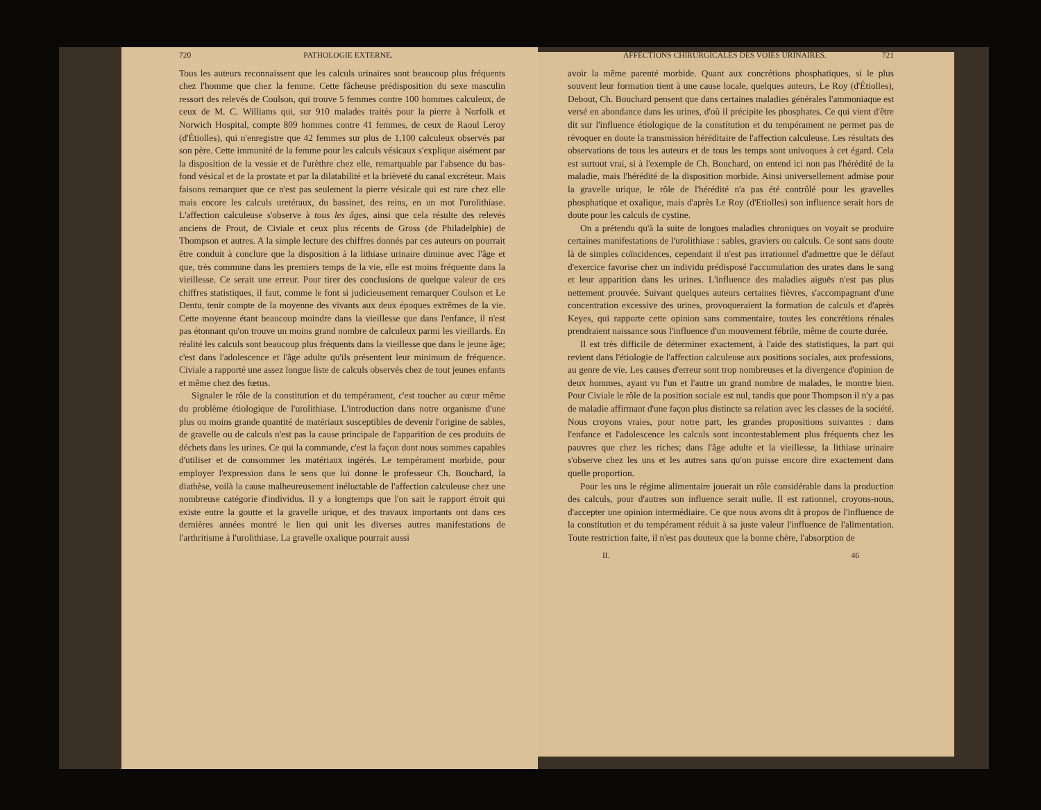720 PATHOLOGIE EXTERNE.
Tous les auteurs reconnaissent que les calculs urinaires sont beaucoup plus fréquents chez l'homme que chez la femme. Cette fâcheuse prédisposition du sexe masculin ressort des relevés de Coulson, qui trouve 5 femmes contre 100 hommes calculeux, de ceux de M. C. Williams qui, sur 910 malades traités pour la pierre à Norfolk et Norwich Hospital, compte 809 hommes contre 41 femmes, de ceux de Raoul Leroy (d'Étiolles), qui n'enregistre que 42 femmes sur plus de 1,100 calculeux observés par son père. Cette immunité de la femme pour les calculs vésicaux s'explique aisément par la disposition de la vessie et de l'urèthre chez elle, remarquable par l'absence du bas-fond vésical et de la prostate et par la dilatabilité et la brièveté du canal excréteur. Mais faisons remarquer que ce n'est pas seulement la pierre vésicale qui est rare chez elle mais encore les calculs uretéraux, du bassinet, des reins, en un mot l'urolithiase. L'affection calculeuse s'observe à tous les âges, ainsi que cela résulte des relevés anciens de Prout, de Civiale et ceux plus récents de Gross (de Philadelphie) de Thompson et autres. A la simple lecture des chiffres donnés par ces auteurs on pourrait être conduit à conclure que la disposition à la lithiase urinaire diminue avec l'âge et que, très commune dans les premiers temps de la vie, elle est moins fréquente dans la vieillesse. Ce serait une erreur. Pour tirer des conclusions de quelque valeur de ces chiffres statistiques, il faut, comme le font si judicieusement remarquer Coulson et Le Dentu, tenir compte de la moyenne des vivants aux deux époques extrêmes de la vie. Cette moyenne étant beaucoup moindre dans la vieillesse que dans l'enfance, il n'est pas étonnant qu'on trouve un moins grand nombre de calculeux parmi les vieillards. En réalité les calculs sont beaucoup plus fréquents dans la vieillesse que dans le jeune âge; c'est dans l'adolescence et l'âge adulte qu'ils présentent leur minimum de fréquence. Civiale a rapporté une assez longue liste de calculs observés chez de tout jeunes enfants et même chez des fœtus.
Signaler le rôle de la constitution et du tempérament, c'est toucher au cœur même du problème étiologique de l'urolithiase. L'introduction dans notre organisme d'une plus ou moins grande quantité de matériaux susceptibles de devenir l'origine de sables, de gravelle ou de calculs n'est pas la cause principale de l'apparition de ces produits de déchets dans les urines. Ce qui la commande, c'est la façon dont nous sommes capables d'utiliser et de consommer les matériaux ingérés. Le tempérament morbide, pour employer l'expression dans le sens que lui donne le professeur Ch. Bouchard, la diathèse, voilà la cause malheureusement inéluctable de l'affection calculeuse chez une nombreuse catégorie d'individus. Il y a longtemps que l'on sait le rapport étroit qui existe entre la goutte et la gravelle urique, et des travaux importants ont dans ces dernières années montré le lien qui unit les diverses autres manifestations de l'arthritisme à l'urolithiase. La gravelle oxalique pourrait aussi
AFFECTIONS CHIRURGICALES DES VOIES URINAIRES. 721
avoir la même parenté morbide. Quant aux concrétions phosphatiques, si le plus souvent leur formation tient à une cause locale, quelques auteurs, Le Roy (d'Étiolles), Debout, Ch. Bouchard pensent que dans certaines maladies générales l'ammoniaque est versé en abondance dans les urines, d'où il précipite les phosphates. Ce qui vient d'être dit sur l'influence étiologique de la constitution et du tempérament ne permet pas de révoquer en doute la transmission héréditaire de l'affection calculeuse. Les résultats des observations de tous les auteurs et de tous les temps sont univoques à cet égard. Cela est surtout vrai, si à l'exemple de Ch. Bouchard, on entend ici non pas l'hérédité de la maladie, mais l'hérédité de la disposition morbide. Ainsi universellement admise pour la gravelle urique, le rôle de l'hérédité n'a pas été contrôlé pour les gravelles phosphatique et oxalique, mais d'après Le Roy (d'Etiolles) son influence serait hors de doute pour les calculs de cystine.
On a prétendu qu'à la suite de longues maladies chroniques on voyait se produire certaines manifestations de l'urolithiase : sables, graviers ou calculs. Ce sont sans doute là de simples coïncidences, cependant il n'est pas irrationnel d'admettre que le défaut d'exercice favorise chez un individu prédisposé l'accumulation des urates dans le sang et leur apparition dans les urines. L'influence des maladies aiguës n'est pas plus nettement prouvée. Suivant quelques auteurs certaines fièvres, s'accompagnant d'une concentration excessive des urines, provoqueraient la formation de calculs et d'après Keyes, qui rapporte cette opinion sans commentaire, toutes les concrétions rénales prendraient naissance sous l'influence d'un mouvement fébrile, même de courte durée.
Il est très difficile de déterminer exactement, à l'aide des statistiques, la part qui revient dans l'étiologie de l'affection calculeuse aux positions sociales, aux professions, au genre de vie. Les causes d'erreur sont trop nombreuses et la divergence d'opinion de deux hommes, ayant vu l'un et l'autre un grand nombre de malades, le montre bien. Pour Civiale le rôle de la position sociale est nul, tandis que pour Thompson il n'y a pas de maladie affirmant d'une façon plus distincte sa relation avec les classes de la société. Nous croyons vraies, pour notre part, les grandes propositions suivantes : dans l'enfance et l'adolescence les calculs sont incontestablement plus fréquents chez les pauvres que chez les riches; dans l'âge adulte et la vieillesse, la lithiase urinaire s'observe chez les uns et les autres sans qu'on puisse encore dire exactement dans quelle proportion.
Pour les uns le régime alimentaire jouerait un rôle considérable dans la production des calculs, pour d'autres son influence serait nulle. Il est rationnel, croyons-nous, d'accepter une opinion intermédiaire. Ce que nous avons dit à propos de l'influence de la constitution et du tempérament réduit à sa juste valeur l'influence de l'alimentation. Toute restriction faite, il n'est pas douteux que la bonne chère, l'absorption de
II. 46